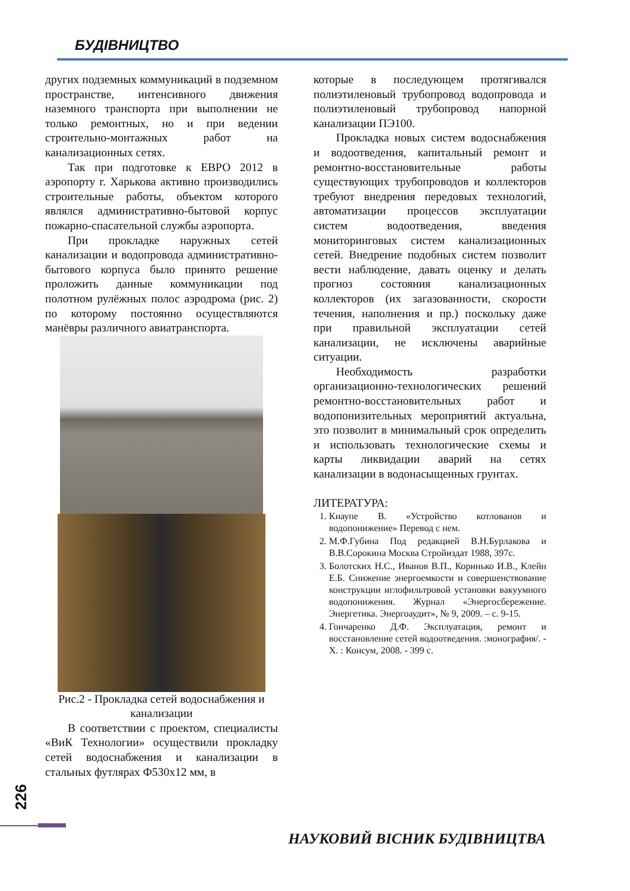БУДІВНИЦТВО
других подземных коммуникаций в подземном пространстве, интенсивного движения наземного транспорта при выполнении не только ремонтных, но и при ведении строительно-монтажных работ на канализационных сетях.
Так при подготовке к ЕВРО 2012 в аэропорту г. Харькова активно производились строительные работы, объектом которого являлся административно-бытовой корпус пожарно-спасательной службы аэропорта.
При прокладке наружных сетей канализации и водопровода административно-бытового корпуса было принято решение проложить данные коммуникации под полотном рулёжных полос аэродрома (рис. 2) по которому постоянно осуществляются манёвры различного авиатранспорта.
Рис.2 - Прокладка сетей водоснабжения и канализации
В соответствии с проектом, специалисты «ВиК Технологии» осуществили прокладку сетей водоснабжения и канализации в стальных футлярах Ф530х12 мм, в
которые в последующем протягивался полиэтиленовый трубопровод водопровода и полиэтиленовый трубопровод напорной канализации ПЭ100.
Прокладка новых систем водоснабжения и водоотведения, капитальный ремонт и ремонтно-восстановительные работы существующих трубопроводов и коллекторов требуют внедрения передовых технологий, автоматизации процессов эксплуатации систем водоотведения, введения мониторинговых систем канализационных сетей. Внедрение подобных систем позволит вести наблюдение, давать оценку и делать прогноз состояния канализационных коллекторов (их загазованности, скорости течения, наполнения и пр.) поскольку даже при правильной эксплуатации сетей канализации, не исключены аварийные ситуации.
Необходимость разработки организационно-технологических решений ремонтно-восстановительных работ и водопонизительных мероприятий актуальна, это позволит в минимальный срок определить и использовать технологические схемы и карты ликвидации аварий на сетях канализации в водонасыщенных грунтах.
ЛИТЕРАТУРА:
1. Кнаупе В. «Устройство котлованов и водопонижение» Перевод с нем.
2. М.Ф.Губина Под редакцией В.Н.Бурлакова и В.В.Сорокина Москва Стройиздат 1988, 397с.
3. Болотских Н.С., Иванов В.П., Коринько И.В., Клейн Е.Б. Снижение энергоемкости и совершенствование конструкции иглофильтровой установки вакуумного водопонижения. Журнал «Энергосбережение. Энергетика. Энергоаудит», № 9, 2009. – с. 9-15.
4. Гончаренко Д.Ф. Эксплуатация, ремонт и восстановление сетей водоотведения. :монография/. - Х. : Консум, 2008. - 399 с.
226
НАУКОВИЙ ВІСНИК БУДІВНИЦТВА